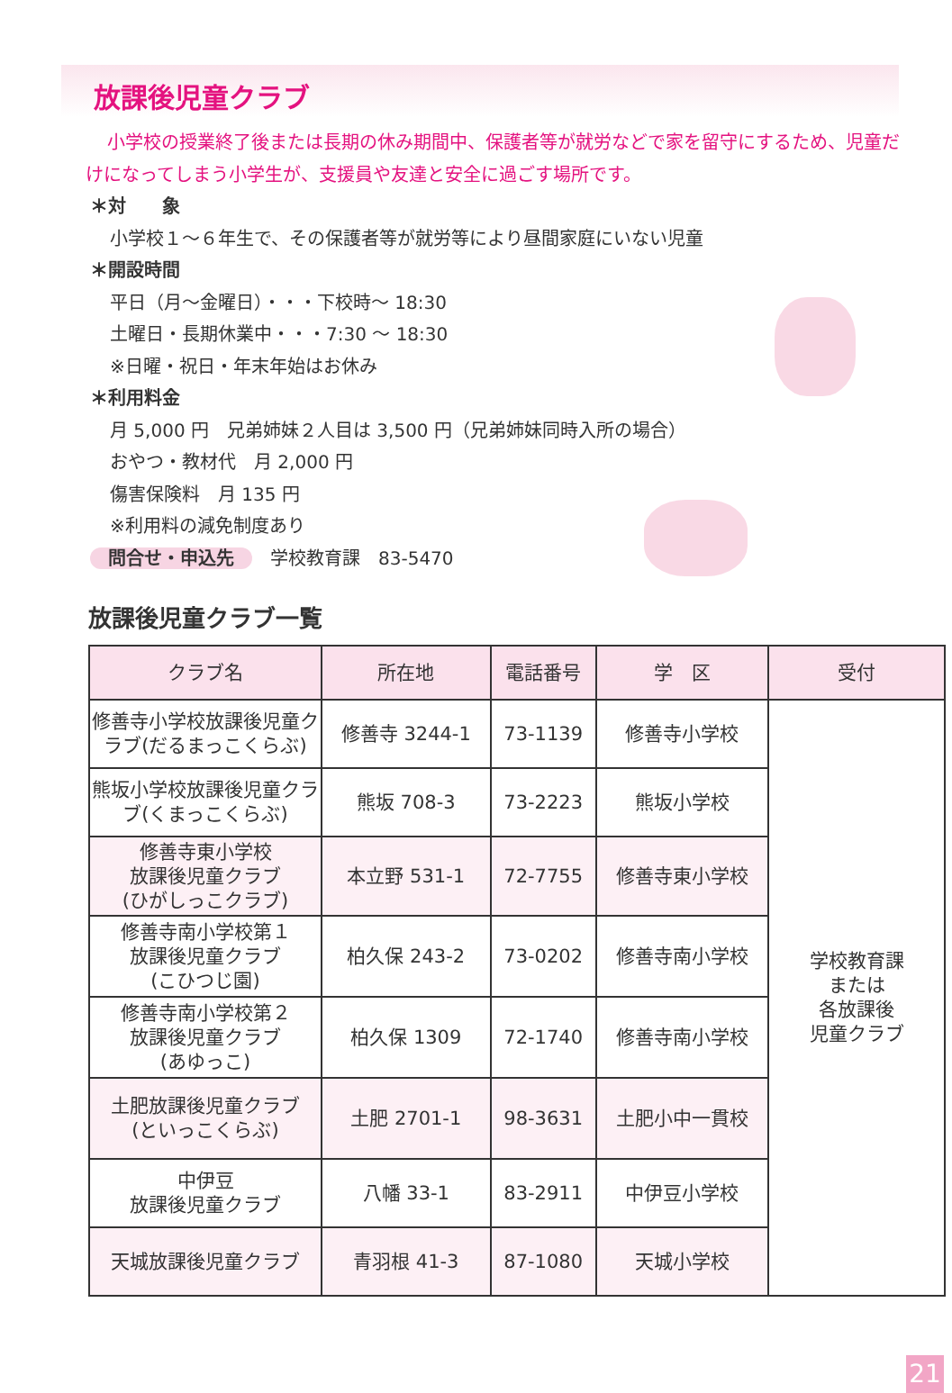放課後児童クラブ
小学校の授業終了後または長期の休み期間中、保護者等が就労などで家を留守にするため、児童だけになってしまう小学生が、支援員や友達と安全に過ごす場所です。
＊対　　象
小学校１～６年生で、その保護者等が就労等により昼間家庭にいない児童
＊開設時間
平日（月～金曜日）・・・下校時～ 18:30
土曜日・長期休業中・・・7:30 ～ 18:30
※日曜・祝日・年末年始はお休み
＊利用料金
月 5,000 円　兄弟姉妹２人目は 3,500 円（兄弟姉妹同時入所の場合）
おやつ・教材代　月 2,000 円
傷害保険料　月 135 円
※利用料の減免制度あり
問合せ・申込先 学校教育課　83-5470
放課後児童クラブ一覧
| クラブ名 | 所在地 | 電話番号 | 学 区 | 受付 |
| --- | --- | --- | --- | --- |
| 修善寺小学校放課後児童クラブ(だるまっこくらぶ) | 修善寺 3244-1 | 73-1139 | 修善寺小学校 | 学校教育課 または 各放課後 児童クラブ |
| 熊坂小学校放課後児童クラブ(くまっこくらぶ) | 熊坂 708-3 | 73-2223 | 熊坂小学校 | |
| 修善寺東小学校 放課後児童クラブ (ひがしっこクラブ) | 本立野 531-1 | 72-7755 | 修善寺東小学校 | |
| 修善寺南小学校第１ 放課後児童クラブ (こひつじ園) | 柏久保 243-2 | 73-0202 | 修善寺南小学校 | |
| 修善寺南小学校第２ 放課後児童クラブ (あゆっこ) | 柏久保 1309 | 72-1740 | 修善寺南小学校 | |
| 土肥放課後児童クラブ (といっこくらぶ) | 土肥 2701-1 | 98-3631 | 土肥小中一貫校 | |
| 中伊豆 放課後児童クラブ | 八幡 33-1 | 83-2911 | 中伊豆小学校 | |
| 天城放課後児童クラブ | 青羽根 41-3 | 87-1080 | 天城小学校 | |
21